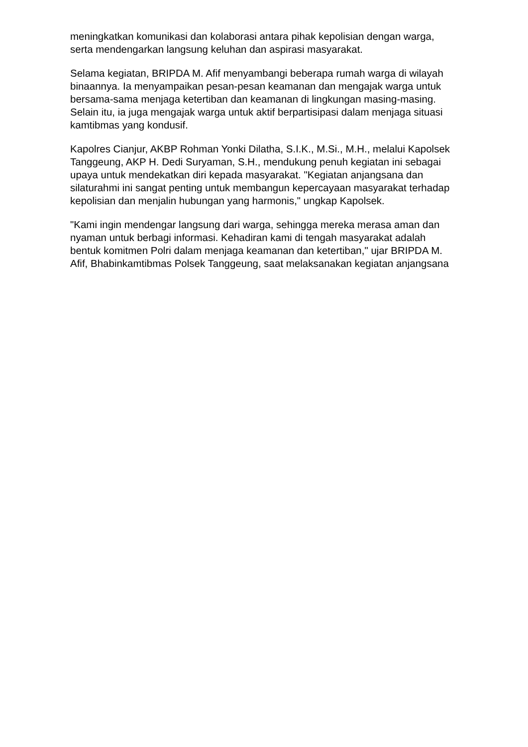meningkatkan komunikasi dan kolaborasi antara pihak kepolisian dengan warga, serta mendengarkan langsung keluhan dan aspirasi masyarakat.
Selama kegiatan, BRIPDA M. Afif menyambangi beberapa rumah warga di wilayah binaannya. Ia menyampaikan pesan-pesan keamanan dan mengajak warga untuk bersama-sama menjaga ketertiban dan keamanan di lingkungan masing-masing. Selain itu, ia juga mengajak warga untuk aktif berpartisipasi dalam menjaga situasi kamtibmas yang kondusif.
Kapolres Cianjur, AKBP Rohman Yonki Dilatha, S.I.K., M.Si., M.H., melalui Kapolsek Tanggeung, AKP H. Dedi Suryaman, S.H., mendukung penuh kegiatan ini sebagai upaya untuk mendekatkan diri kepada masyarakat. "Kegiatan anjangsana dan silaturahmi ini sangat penting untuk membangun kepercayaan masyarakat terhadap kepolisian dan menjalin hubungan yang harmonis," ungkap Kapolsek.
"Kami ingin mendengar langsung dari warga, sehingga mereka merasa aman dan nyaman untuk berbagi informasi. Kehadiran kami di tengah masyarakat adalah bentuk komitmen Polri dalam menjaga keamanan dan ketertiban," ujar BRIPDA M. Afif, Bhabinkamtibmas Polsek Tanggeung, saat melaksanakan kegiatan anjangsana